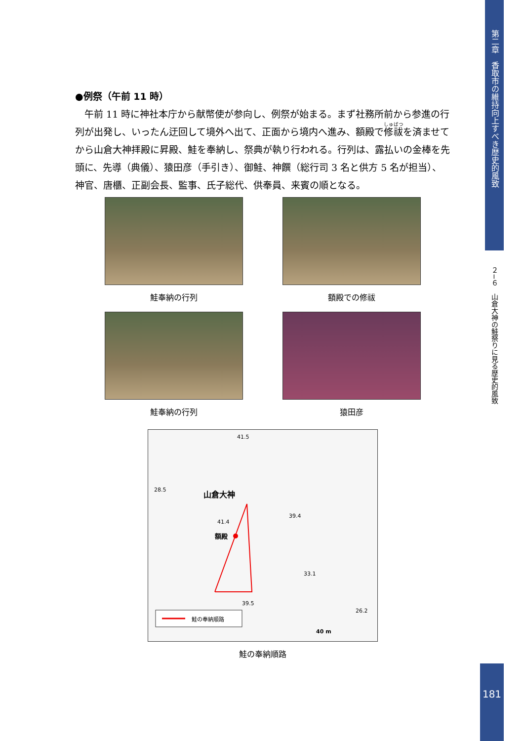●例祭（午前 11 時）
午前 11 時に神社本庁から献幣使が参向し、例祭が始まる。まず社務所前から参進の行列が出発し、いったん迂回して境外へ出て、正面から境内へ進み、額殿で修祓を済ませてから山倉大神拝殿に昇殿、鮭を奉納し、祭典が執り行われる。行列は、露払いの金棒を先頭に、先導（典儀）、猿田彦（手引き）、御鮭、神饌（総行司 3 名と供方 5 名が担当）、神官、唐櫃、正副会長、監事、氏子総代、供奉員、来賓の順となる。
鮭奉納の行列
額殿での修祓
鮭奉納の行列
猿田彦
41.5
28.5 山倉大神
39.4
41.4
額殿
33.1
39.5
26.2
鮭の奉納順路
40 m
鮭の奉納順路
第二章　香取市の維持向上すべき歴史的風致
２−６　山倉大神の鮭祭りに見る歴史的風致
181